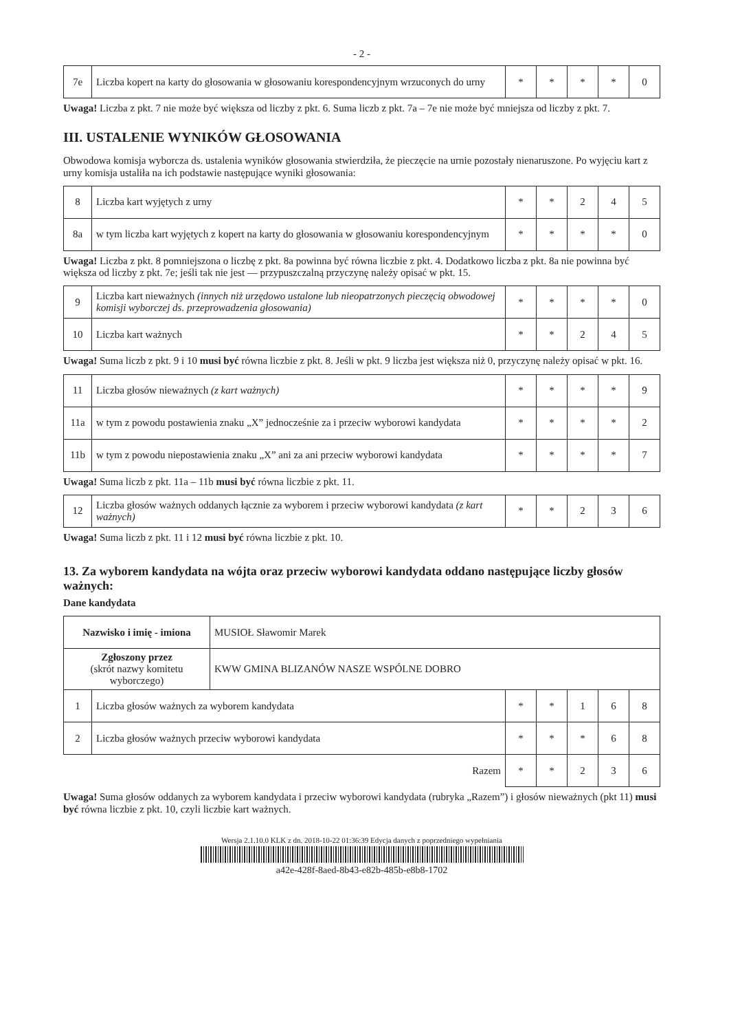- 2 -
| 7e | Liczba kopert na karty do głosowania w głosowaniu korespondencyjnym wrzuconych do urny | * | * | * | * | 0 |
Uwaga! Liczba z pkt. 7 nie może być większa od liczby z pkt. 6. Suma liczb z pkt. 7a – 7e nie może być mniejsza od liczby z pkt. 7.
III. USTALENIE WYNIKÓW GŁOSOWANIA
Obwodowa komisja wyborcza ds. ustalenia wyników głosowania stwierdziła, że pieczęcie na urnie pozostały nienaruszone. Po wyjęciu kart z urny komisja ustaliła na ich podstawie następujące wyniki głosowania:
| 8 | Liczba kart wyjętych z urny | * | * | 2 | 4 | 5 |
| 8a | w tym liczba kart wyjętych z kopert na karty do głosowania w głosowaniu korespondencyjnym | * | * | * | * | 0 |
Uwaga! Liczba z pkt. 8 pomniejszona o liczbę z pkt. 8a powinna być równa liczbie z pkt. 4. Dodatkowo liczba z pkt. 8a nie powinna być większa od liczby z pkt. 7e; jeśli tak nie jest — przypuszczalną przyczynę należy opisać w pkt. 15.
| 9 | Liczba kart nieważnych (innych niż urzędowo ustalone lub nieopatrzonych pieczęcią obwodowej komisji wyborczej ds. przeprowadzenia głosowania) | * | * | * | * | 0 |
| 10 | Liczba kart ważnych | * | * | 2 | 4 | 5 |
Uwaga! Suma liczb z pkt. 9 i 10 musi być równa liczbie z pkt. 8. Jeśli w pkt. 9 liczba jest większa niż 0, przyczynę należy opisać w pkt. 16.
| 11 | Liczba głosów nieważnych (z kart ważnych) | * | * | * | * | 9 |
| 11a | w tym z powodu postawienia znaku „X” jednocześnie za i przeciw wyborowi kandydata | * | * | * | * | 2 |
| 11b | w tym z powodu niepostawienia znaku „X” ani za ani przeciw wyborowi kandydata | * | * | * | * | 7 |
Uwaga! Suma liczb z pkt. 11a – 11b musi być równa liczbie z pkt. 11.
| 12 | Liczba głosów ważnych oddanych łącznie za wyborem i przeciw wyborowi kandydata (z kart ważnych) | * | * | 2 | 3 | 6 |
Uwaga! Suma liczb z pkt. 11 i 12 musi być równa liczbie z pkt. 10.
13. Za wyborem kandydata na wójta oraz przeciw wyborowi kandydata oddano następujące liczby głosów ważnych:
Dane kandydata
| Nazwisko i imię - imiona | MUSIOŁ Sławomir Marek |
| Zgłoszony przez (skrót nazwy komitetu wyborczego) | KWW GMINA BLIZANÓW NASZE WSPÓLNE DOBRO |
| 1 | Liczba głosów ważnych za wyborem kandydata | * | * | 1 | 6 | 8 |
| 2 | Liczba głosów ważnych przeciw wyborowi kandydata | * | * | * | 6 | 8 |
| Razem | | * | * | 2 | 3 | 6 |
Uwaga! Suma głosów oddanych za wyborem kandydata i przeciw wyborowi kandydata (rubryka „Razem”) i głosów nieważnych (pkt 11) musi być równa liczbie z pkt. 10, czyli liczbie kart ważnych.
Wersja 2.1.10.0 KLK z dn. 2018-10-22 01:36:39 Edycja danych z poprzedniego wypełniania
a42e-428f-8aed-8b43-e82b-485b-e8b8-1702